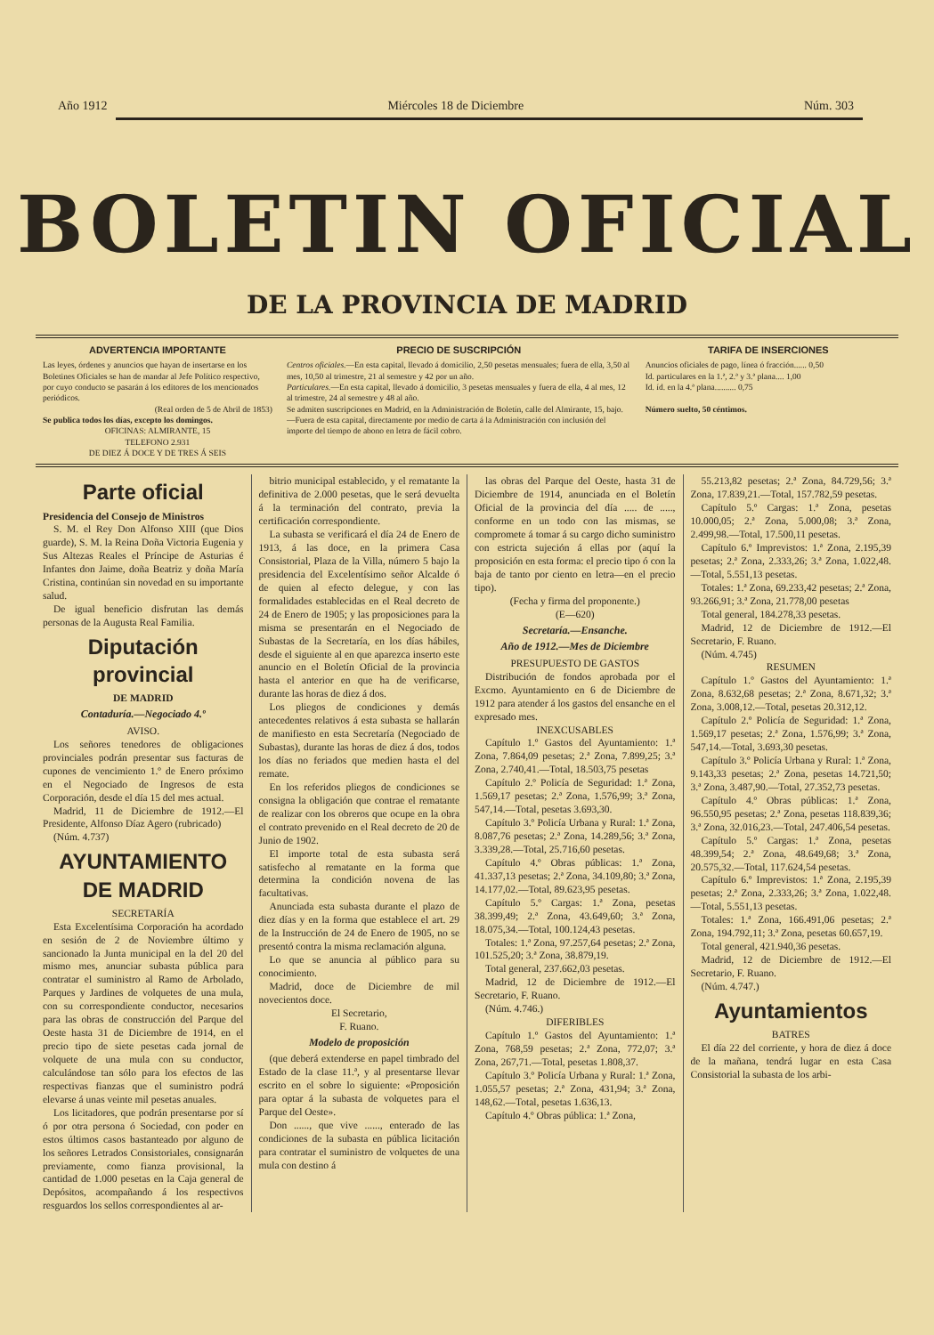Año 1912 Miércoles 18 de Diciembre Núm. 303
BOLETIN OFICIAL
DE LA PROVINCIA DE MADRID
ADVERTENCIA IMPORTANTE
Las leyes, órdenes y anuncios que hayan de insertarse en los Boletines Oficiales se han de mandar al Jefe Político respectivo, por cuyo conducto se pasarán á los editores de los mencionados periódicos.
(Real orden de 5 de Abril de 1853)
Se publica todos los días, excepto los domingos.
OFICINAS: ALMIRANTE, 15
TELEFONO 2.931
DE DIEZ Á DOCE Y DE TRES Á SEIS
PRECIO DE SUSCRIPCIÓN
Centros oficiales.—En esta capital, llevado á domicilio, 2,50 pesetas mensuales; fuera de ella, 3,50 al mes, 10,50 al trimestre, 21 al semestre y 42 por un año.
Particulares.—En esta capital, llevado á domicilio, 3 pesetas mensuales y fuera de ella, 4 al mes, 12 al trimestre, 24 al semestre y 48 al año.
Se admiten suscripciones en Madrid, en la Administración de Boletín, calle del Almirante, 15, bajo.—Fuera de esta capital, directamente por medio de carta á la Administración con inclusión del importe del tiempo de abono en letra de fácil cobro.
TARIFA DE INSERCIONES
Anuncios oficiales de pago, línea ó fracción...... 0,50
Id. particulares en la 1.ª, 2.ª y 3.ª plana.... 1,00
Id. íd. en la 4.ª plana.......... 0,75
Número suelto, 50 céntimos.
Parte oficial
Presidencia del Consejo de Ministros
S. M. el Rey Don Alfonso XIII (que Dios guarde), S. M. la Reina Doña Victoria Eugenia y Sus Altezas Reales el Príncipe de Asturias é Infantes don Jaime, doña Beatriz y doña María Cristina, continúan sin novedad en su importante salud.
De igual beneficio disfrutan las demás personas de la Augusta Real Familia.
Diputación provincial
DE MADRID
Contaduría.—Negociado 4.º
AVISO.
Los señores tenedores de obligaciones provinciales podrán presentar sus facturas de cupones de vencimiento 1.º de Enero próximo en el Negociado de Ingresos de esta Corporación, desde el día 15 del mes actual.
Madrid, 11 de Diciembre de 1912.—El Presidente, Alfonso Díaz Agero (rubricado)
(Núm. 4.737)
AYUNTAMIENTO DE MADRID
SECRETARÍA
Esta Excelentísima Corporación ha acordado en sesión de 2 de Noviembre último y sancionado la Junta municipal en la del 20 del mismo mes, anunciar subasta pública para contratar el suministro al Ramo de Arbolado, Parques y Jardines de volquetes de una mula, con su correspondiente conductor, necesarios para las obras de construcción del Parque del Oeste hasta 31 de Diciembre de 1914, en el precio tipo de siete pesetas cada jornal de volquete de una mula con su conductor, calculándose tan sólo para los efectos de las respectivas fianzas que el suministro podrá elevarse á unas veinte mil pesetas anuales.
Los licitadores, que podrán presentarse por sí ó por otra persona ó Sociedad, con poder en estos últimos casos bastanteado por alguno de los señores Letrados Consistoriales, consignarán previamente, como fianza provisional, la cantidad de 1.000 pesetas en la Caja general de Depósitos, acompañando á los respectivos resguardos los sellos correspondientes al ar-
bitrio municipal establecido, y el rematante la definitiva de 2.000 pesetas, que le será devuelta á la terminación del contrato, previa la certificación correspondiente.
La subasta se verificará el día 24 de Enero de 1913, á las doce, en la primera Casa Consistorial, Plaza de la Villa, número 5 bajo la presidencia del Excelentísimo señor Alcalde ó de quien al efecto delegue, y con las formalidades establecidas en el Real decreto de 24 de Enero de 1905; y las proposiciones para la misma se presentarán en el Negociado de Subastas de la Secretaría, en los días hábiles, desde el siguiente al en que aparezca inserto este anuncio en el Boletín Oficial de la provincia hasta el anterior en que ha de verificarse, durante las horas de diez á dos.
Los pliegos de condiciones y demás antecedentes relativos á esta subasta se hallarán de manifiesto en esta Secretaría (Negociado de Subastas), durante las horas de diez á dos, todos los días no feriados que medien hasta el del remate.
En los referidos pliegos de condiciones se consigna la obligación que contrae el rematante de realizar con los obreros que ocupe en la obra el contrato prevenido en el Real decreto de 20 de Junio de 1902.
El importe total de esta subasta será satisfecho al rematante en la forma que determina la condición novena de las facultativas.
Anunciada esta subasta durante el plazo de diez días y en la forma que establece el art. 29 de la Instrucción de 24 de Enero de 1905, no se presentó contra la misma reclamación alguna.
Lo que se anuncia al público para su conocimiento.
Madrid, doce de Diciembre de mil novecientos doce.
El Secretario,
F. Ruano.
Modelo de proposición
(que deberá extenderse en papel timbrado del Estado de la clase 11.ª, y al presentarse llevar escrito en el sobre lo siguiente: «Proposición para optar á la subasta de volquetes para el Parque del Oeste».
Don ......, que vive ......, enterado de las condiciones de la subasta en pública licitación para contratar el suministro de volquetes de una mula con destino á
las obras del Parque del Oeste, hasta 31 de Diciembre de 1914, anunciada en el Boletín Oficial de la provincia del día ..... de ....., conforme en un todo con las mismas, se compromete á tomar á su cargo dicho suministro con estricta sujeción á ellas por (aquí la proposición en esta forma: el precio tipo ó con la baja de tanto por ciento en letra—en el precio tipo).
(Fecha y firma del proponente.)
(E—620)
Secretaría.—Ensanche.
Año de 1912.—Mes de Diciembre
PRESUPUESTO DE GASTOS
Distribución de fondos aprobada por el Excmo. Ayuntamiento en 6 de Diciembre de 1912 para atender á los gastos del ensanche en el expresado mes.
INEXCUSABLES
Capítulo 1.º Gastos del Ayuntamiento: 1.ª Zona, 7.864,09 pesetas; 2.ª Zona, 7.899,25; 3.ª Zona, 2.740,41.—Total, 18.503,75 pesetas
Capítulo 2.º Policía de Seguridad: 1.ª Zona, 1.569,17 pesetas; 2.ª Zona, 1.576,99; 3.ª Zona, 547,14.—Total, pesetas 3.693,30.
Capítulo 3.º Policía Urbana y Rural: 1.ª Zona, 8.087,76 pesetas; 2.ª Zona, 14.289,56; 3.ª Zona, 3.339,28.—Total, 25.716,60 pesetas.
Capítulo 4.º Obras públicas: 1.ª Zona, 41.337,13 pesetas; 2.ª Zona, 34.109,80; 3.ª Zona, 14.177,02.—Total, 89.623,95 pesetas.
Capítulo 5.º Cargas: 1.ª Zona, pesetas 38.399,49; 2.ª Zona, 43.649,60; 3.ª Zona, 18.075,34.—Total, 100.124,43 pesetas.
Totales: 1.ª Zona, 97.257,64 pesetas; 2.ª Zona, 101.525,20; 3.ª Zona, 38.879,19.
Total general, 237.662,03 pesetas.
Madrid, 12 de Diciembre de 1912.—El Secretario, F. Ruano.
(Núm. 4.746.)
DIFERIBLES
Capítulo 1.º Gastos del Ayuntamiento: 1.ª Zona, 768,59 pesetas; 2.ª Zona, 772,07; 3.ª Zona, 267,71.—Total, pesetas 1.808,37.
Capítulo 3.º Policía Urbana y Rural: 1.ª Zona, 1.055,57 pesetas; 2.ª Zona, 431,94; 3.ª Zona, 148,62.—Total, pesetas 1.636,13.
Capítulo 4.º Obras pública: 1.ª Zona,
55.213,82 pesetas; 2.ª Zona, 84.729,56; 3.ª Zona, 17.839,21.—Total, 157.782,59 pesetas.
Capítulo 5.º Cargas: 1.ª Zona, pesetas 10.000,05; 2.ª Zona, 5.000,08; 3.ª Zona, 2.499,98.—Total, 17.500,11 pesetas.
Capítulo 6.º Imprevistos: 1.ª Zona, 2.195,39 pesetas; 2.ª Zona, 2.333,26; 3.ª Zona, 1.022,48.—Total, 5.551,13 pesetas.
Totales: 1.ª Zona, 69.233,42 pesetas; 2.ª Zona, 93.266,91; 3.ª Zona, 21.778,00 pesetas
Total general, 184.278,33 pesetas.
Madrid, 12 de Diciembre de 1912.—El Secretario, F. Ruano.
(Núm. 4.745)
RESUMEN
Capítulo 1.º Gastos del Ayuntamiento: 1.ª Zona, 8.632,68 pesetas; 2.ª Zona, 8.671,32; 3.ª Zona, 3.008,12.—Total, pesetas 20.312,12.
Capítulo 2.º Policía de Seguridad: 1.ª Zona, 1.569,17 pesetas; 2.ª Zona, 1.576,99; 3.ª Zona, 547,14.—Total, 3.693,30 pesetas.
Capítulo 3.º Policía Urbana y Rural: 1.ª Zona, 9.143,33 pesetas; 2.ª Zona, pesetas 14.721,50; 3.ª Zona, 3.487,90.—Total, 27.352,73 pesetas.
Capítulo 4.º Obras públicas: 1.ª Zona, 96.550,95 pesetas; 2.ª Zona, pesetas 118.839,36; 3.ª Zona, 32.016,23.—Total, 247.406,54 pesetas.
Capítulo 5.º Cargas: 1.ª Zona, pesetas 48.399,54; 2.ª Zona, 48.649,68; 3.ª Zona, 20.575,32.—Total, 117.624,54 pesetas.
Capítulo 6.º Imprevistos: 1.ª Zona, 2.195,39 pesetas; 2.ª Zona, 2.333,26; 3.ª Zona, 1.022,48.—Total, 5.551,13 pesetas.
Totales: 1.ª Zona, 166.491,06 pesetas; 2.ª Zona, 194.792,11; 3.ª Zona, pesetas 60.657,19.
Total general, 421.940,36 pesetas.
Madrid, 12 de Diciembre de 1912.—El Secretario, F. Ruano.
(Núm. 4.747.)
Ayuntamientos
BATRES
El día 22 del corriente, y hora de diez á doce de la mañana, tendrá lugar en esta Casa Consistorial la subasta de los arbi-